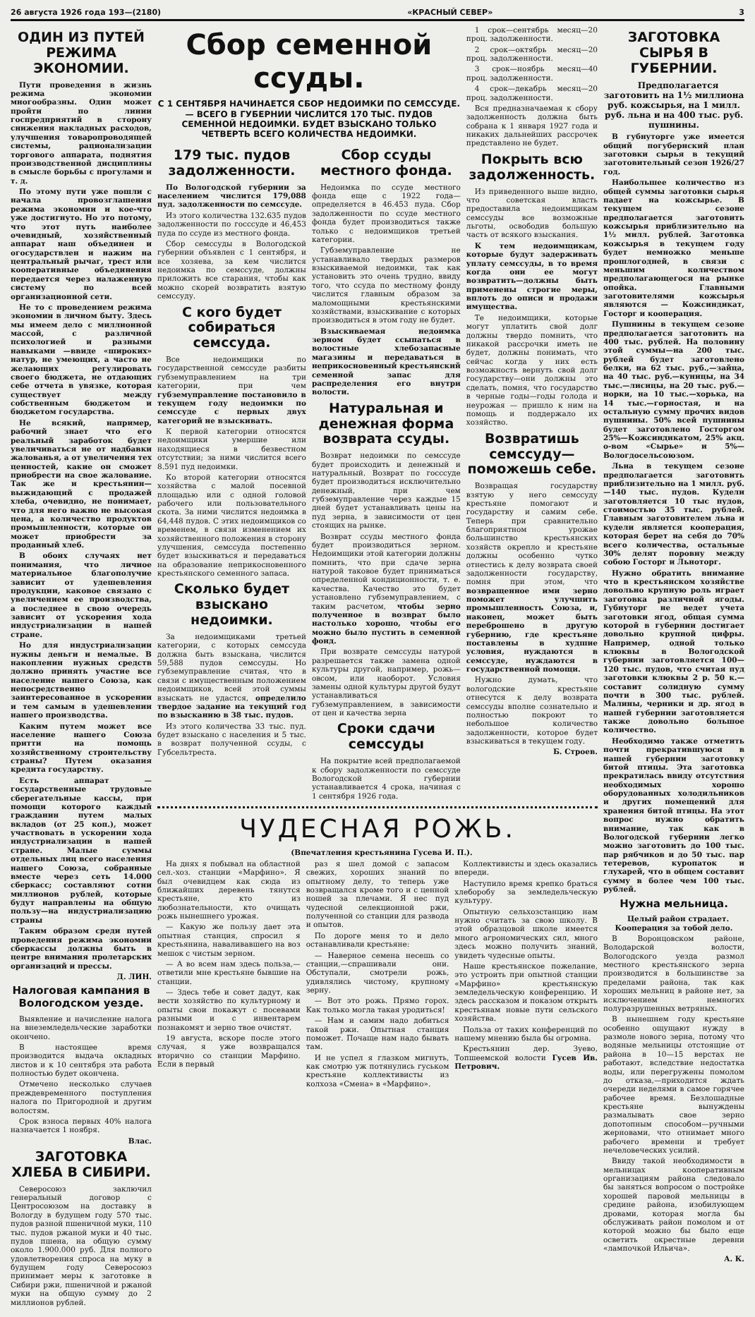26 августа 1926 года 193—(2180) «КРАСНЫЙ СЕВЕР» 3
ОДИН ИЗ ПУТЕЙ РЕЖИМА ЭКОНОМИИ.
Пути проведения в жизнь режима экономии многообразны. Один может пройти по линии госпредприятий в сторону снижения накладных расходов, улучшения товаропроводящей системы, рационализации торгового аппарата, поднятия производственной дисциплины в смысле борьбы с прогулами и т. д.
По этому пути уже пошли с начала провозглашения режима экономии и кое-что уже достигнуто. Но это потому, что этот путь наиболее очевидный, хозяйственный аппарат наш объединен и огосударствлен и нажим на центральный рычаг, трест или кооперативные объединения передается через налаженную систему по всей организационной сети.
Не то с проведением режима экономии в личном быту. Здесь мы имеем дело с миллионной массой, с различной психологией и разными навыками —ввиде «широких» натур, не умеющих, а часто не желающих регулировать своего бюджета, не отдающих себе отчета в увязке, которая существует между собственным бюджетом и бюджетом государства.
Не всякий, например, рабочий знает что его реальный заработок будет увеличиваться не от надбавки жалованья, а от увеличения тех ценностей, какие он сможет приобрести на свое жалование. Так же и крестьянин—выжидающий с продажей хлеба, очевидно, не понимает, что для него важно не высокая цена, а количество продуктов промышленности, которые он может приобрести за проданный хлеб.
В обоих случаях нет понимания, что личное материальное благополучие зависит от удешевления продукции, каковое связано с увеличением ее производства, а последнее в свою очередь зависит от ускорения хода индустриализации в нашей стране.
Но для индустриализации нужны деньги и немалые. В накоплении нужных средств должно принять участие все население нашего Союза, как непосредственно заинтересованное в ускорении и тем самым в удешевлении нашего производства.
Каким путем может все население нашего Союза притти на помощь хозяйственному строительству страны? Путем оказания кредита государству.
Есть аппарат — государственные трудовые сберегательные кассы, при помощи которого каждый гражданин путем малых вкладов (от 25 коп.), может участвовать в ускорении хода индустриализации в нашей стране. Малые суммы отдельных лиц всего населения нашего Союза, собранные вместе через сеть 14.000 сберкасс; составляют сотни миллионов рублей, которые будут направлены на общую пользу—на индустриализацию страны
Таким образом среди путей проведения режима экономии сберкассы должны быть в центре внимания пролетарских организаций и прессы.
Д. ЛИН.
Налоговая кампания в Вологодском уезде.
Выявление и начисление налога на внеземледельческие заработки окончено.
В настоящее время производится выдача окладных листов и к 10 сентября эта работа полностью будет окончена.
Отмечено несколько случаев преждевременного поступления налога по Пригородной и другим волостям.
Срок взноса первых 40% налога назначается 1 ноября.
Влас.
ЗАГОТОВКА ХЛЕБА В СИБИРИ.
Северосоюз заключил генеральный договор с Центросоюзом на доставку в Вологду в будущем году 570 тыс. пудов разной пшеничной муки, 110 тыс. пудов ржаной муки и 40 тыс. пудов пшена, на общую сумму около 1.900.000 руб. Для полного удовлетворения спроса на муку в будущем году Северосоюз принимает меры к заготовке в Сибири ржи, пшеничной и ржаной муки на общую сумму до 2 миллионов рублей.
Сбор семенной ссуды.
С 1 СЕНТЯБРЯ НАЧИНАЕТСЯ СБОР НЕДОИМКИ ПО СЕМССУДЕ.— ВСЕГО В ГУБЕРНИИ ЧИСЛИТСЯ 170 ТЫС. ПУДОВ СЕМЕННОЙ НЕДОИМКИ. БУДЕТ ВЗЫСКАНО ТОЛЬКО ЧЕТВЕРТЬ ВСЕГО КОЛИЧЕСТВА НЕДОИМКИ.
179 тыс. пудов задолженности.
По Вологодской губернии за населением числится 179,088 пуд. задолженности по семссуде.
Из этого количества 132.635 пудов задолженности по госссуде и 46,453 пуда по ссуде из местного фонда.
Сбор семссуды в Вологодской губернии объявлен с 1 сентября, и все хозяева, за кем числится недоимка по семссуде, должны приложить все старания, чтобы как можно скорей возвратить взятую семссуду.
С кого будет собираться семссуда.
Все недоимщики по государственной семссуде разбиты губземуправлением на три категории, при чем губземуправление постановило в текущем году недоимки по семссуде с первых двух категорий не взыскивать.
К первой категории относятся недоимщики умершие или находящиеся в безвестном отсутствии; за ними числится всего 8.591 пуд недоимки.
Ко второй категории относятся хозяйства с малой посевной площадью или с одной головой рабочего или пользовательного скота. За ними числится недоимка в 64,448 пудов. С этих недоимщиков со временем, в связи изменением их хозяйственного положения в сторону улучшения, семссуда постепенно будет взыскиваться и передаваться на образование неприкосновенного крестьянского семенного запаса.
Сколько будет взыскано недоимки.
За недоимщиками третьей категории, с которых семссуда должна быть взыскана, числится 59,588 пудов семссуды. Но губземуправление считая, что в связи с имущественным положением недоимщиков, всей этой суммы взыскать не удастся, определило твердое задание на текущий год по взысканию в 38 тыс. пудов.
Из этого количества 33 тыс. пуд. будет взыскано с населения и 5 тыс. в возврат полученной ссуды, с Губсельтреста.
Сбор ссуды местного фонда.
Недоимка по ссуде местного фонда еще с 1922 года—определяется в 46.453 пуда. Сбор задолженности по ссуде местного фонда будет производиться также только с недоимщиков третьей категории.
Губземуправление не устанавливало твердых размеров взыскиваемой недоимки, так как установить это очень трудно, ввиду того, что ссуда по местному фонду числится главным образом за маломощными крестьянскими хозяйствами, взыскивание с которых производиться в этом году не будет.
Взыскиваемая недоимка зерном будет ссыпаться в волостные хлебозапасные магазины и передаваться в неприкосновенный крестьянский семенной запас для распределения его внутри волости.
Натуральная и денежная форма возврата ссуды.
Возврат недоимки по семссуде будет происходить и денежный и натуральный. Возврат по госссуде будет производиться исключительно денежный, при чем губземуправление через каждые 15 дней будет устанавливать цены на пуд зерна, в зависимости от цен стоящих на рынке.
Возврат ссуды местного фонда будет производиться зерном. Недоимщики этой категории должны помнить, что при сдаче зерна натурой таковое будет приниматься определенной кондиционности, т. е. качества. Качество это будет установлено губземуправлением, с таким расчетом, чтобы зерно полученное в возврат было настолько хорошо, чтобы его можно было пустить в семенной фонд.
При возврате семссуды натурой разрешается также замена одной культуры другой, например, рожь—овсом, или наоборот. Условия замены одной культуры другой будут устанавливаться губземуправлением, в зависимости от цен и качества зерна
Сроки сдачи семссуды
На покрытие всей предполагаемой к сбору задолженности по семссуде Вологодской губернии устанавливается 4 срока, начиная с 1 сентября 1926 года.
1 срок—сентябрь месяц—20 проц. задолженности.
2 срок—октябрь месяц—20 проц. задолженности.
3 срок—ноябрь месяц—40 проц. задолженности.
4 срок—декабрь месяц—20 проц. задолженности.
Вся предназначаемая к сбору задолженность должна быть собрана к 1 января 1927 года и никаких дальнейших рассрочек представлено не будет.
Покрыть всю задолженность.
Из приведенного выше видно, что советская власть предоставила недоимщикам семссуды все возможные льготы, освободив большую часть от всякого взыскания.
К тем недоимщикам, которые будут задерживать уплату семссуды, в то время когда они ее могут возвратить—должны быть применены строгие меры, вплоть до описи и продажи имущества.
Те недоимщики, которые могут уплатить свой долг должны твердо помнить, что никакой рассрочки иметь не будет, должны понимать, что сейчас когда у них есть возможность вернуть свой долг государству—они должны это сделать, помня, что государство в черные годы—годы голода и неурожая — пришло к ним на помощь и поддержало их хозяйство.
Возвратишь семссуду—поможешь себе.
Возвращая государству взятую у него семссуду крестьяне помогают и государству и самим себе. Теперь при сравнительно благоприятном урожае большинство крестьянских хозяйств окрепло и крестьяне должны особенно чутко отнестись к делу возврата своей задолженности государству, помня при этом, что возвращенное ими зерно поможет улучшить промышленность Союза, и, наконец, может быть переброшено в другую губернию, где крестьяне поставлены в худшие условия, нуждаются в семссуде, нуждаются в государственной помощи.
Нужно думать, что вологодские крестьяне отнесутся к делу возврата семссуды вполне сознательно и полностью покроют то небольшое количество задолженности, которое будет взыскиваться в текущем году.
Б. Строев.
ЧУДЕСНАЯ РОЖЬ.
(Впечатления крестьянина Гусева И. П.).
На днях я побывал на областной сел.-хоз. станции «Марфино». Я был очевидцем как сюда из ближайших деревень тянутся крестьяне, кто из любознательности, кто очищать рожь нынешнего урожая.
— Какую же пользу дает эта опытная станция, спросил я крестьянина, наваливавшего на воз мешок с чистым зерном.
— А во всем нам здесь польза,—ответили мне крестьяне бывшие на станции.
— Здесь тебе и совет дадут, как вести хозяйство по культурному и опыты свои покажут с посевами разными и с инвентарем познакомят и зерно твое очистят.
19 августа, вскоре после этого случая, я уже возвращался вторично со станции Марфино. Если в первый
раз я шел домой с запасом свежих, хороших знаний по опытному делу, то теперь уже возвращался кроме того и с ценной ношей за плечами. Я нес пуд чудесной селекционной ржи, полученной со станции для развода и опытов.
По дороге меня то и дело останавливали крестьяне:
— Наверное семена несешь со станции,—спрашивали они. Обступали, смотрели рожь, удивлялись чистому, крупному зерну.
— Вот это рожь. Прямо горох. Как только могла такая уродиться!
— Нам и самим надо добиться такой ржи. Опытная станция поможет. Почаще нам надо бывать там.
И не успел я глазком мигнуть, как смотрю уж потянулись гуськом крестьяне коллективисты из колхоза «Смена» в «Марфино».
Коллективисты и здесь оказались впереди.
Наступило время крепко браться хлеборобу за земледельческую культуру.
Опытную сельхозстанцию нам нужно считать за свою школу. В этой образцовой школе имеется много агрономических сил, много здесь можно получить знаний, увидеть чудесные опыты.
Наше крестьянское пожелание, это устроить при опытной станции «Марфино» крестьянскую земледельческую конференцию. И здесь рассказом и показом открыть крестьянам новые пути сельского хозяйства.
Польза от таких конференций по нашему мнению была бы огромна.
Крестьянин дер. Зуево, Топшеемской волости Гусев Ив. Петрович.
ЗАГОТОВКА СЫРЬЯ В ГУБЕРНИИ.
Предполагается заготовить на 1½ миллиона руб. кожсырья, на 1 милл. руб. льна и на 400 тыс. руб. пушнины.
В губнуторге уже имеется общий погубернский план заготовки сырья в текущий заготовительный сезон 1926/27 год.
Наибольшее количество из общей суммы заготовки сырья падает на кожсырье. В текущем сезоне предполагается заготовить кожсырья приблизительно на 1½ милл. рублей. Заготовка кожсырья в текущем году будет немножко меньше прошлогодней, в связи с меньшим количеством предполагающегося на рынке опойка. Главными заготовителями кожсырья являются — Кожсиндикат, Госторг и кооперация.
Пушнины в текущем сезоне предполагается заготовить на 400 тыс. рублей. На половину этой суммы—на 200 тыс. рублей будет заготовлено белки, на 62 тыс. руб.,—зайца, на 40 тыс. руб.—куницы, на 34 тыс.—лисицы, на 20 тыс. руб.—норки, на 10 тыс.—хорька, на 14 тыс.—горностая, и на остальную сумму прочих видов пушнины. 50% всей пушнины будет заготовлено Госторгом 25%—Кожсиндикатом, 25% акц. о-вом «Сырье» и 5%—Вологдосельсоюзом.
Льна в текущем сезоне предполагается заготовить приблизительно на 1 милл. руб.—140 тыс. пудов. Кудели заготовляется 10 тыс пудов, стоимостью 35 тыс. рублей. Главным заготовителем льна и кудели является кооперация, которая берет на себя до 70% всего количества, остальные 30% делят поровну между собою Госторг и Льноторг.
Нужно обратить внимание что в крестьянском хозяйстве довольно крупную роль играет заготовка различной ягоды. Губнуторг не ведет учета заготовки ягод, общая сумма которой в губернии достигает довольно крупной цифры. Например, одной только клюквы в Вологодской губернии заготовляется 100—120 тыс. пудов, что считая пуд заготовки клюквы 2 р. 50 к.—составит солидную сумму почти в 300 тыс. рублей. Малины, черники и др. ягод в нашей губернии заготовляется также довольно большое количество.
Необходимо также отметить почти прекратившуюся в нашей губернии заготовку битой птицы. Эта заготовка прекратилась ввиду отсутствия необходимых хорошо оборудованных холодильников и других помещений для хранения битой птицы. На этот вопрос нужно обратить внимание, так как в Вологодской губернии легко можно заготовить до 100 тыс. пар рябчиков и до 50 тыс. пар тетеревов, куропаток и глухарей, что в общем составит сумму в более чем 100 тыс. рублей.
Нужна мельница.
Целый район страдает. Кооперация за тобой дело.
В Воронцовском районе, Володарской волости, Вологодского уезда размол местного крестьянского зерна производится в большинстве за пределами района, так как хороших мельниц в районе нет, за исключением немногих полуразрушенных ветряных.
В нынешнем году крестьяне особенно ощущают нужду в размоле нового зерна, потому что водяные мельницы отстоящие от района в 10—15 верстах не работают, вследствие недостатка воды, или перегружены помолом до отказа,—приходится ждать очереди неделями в самое горячее рабочее время. Безлошадные крестьяне вынуждены размалывать свое зерно допотопным способом—ручными жерновами, что отнимает много рабочего времени и требует нечеловеческих усилий.
Ввиду такой необходимости в мельницах кооперативным организациям района следовало бы заняться вопросом о постройке хорошей паровой мельницы в средине района, изобилующем дровами, которая могла бы обслуживать район помолом и от которой можно бы было еще осветить окрестные деревни «лампочкой Ильича».
А. К.